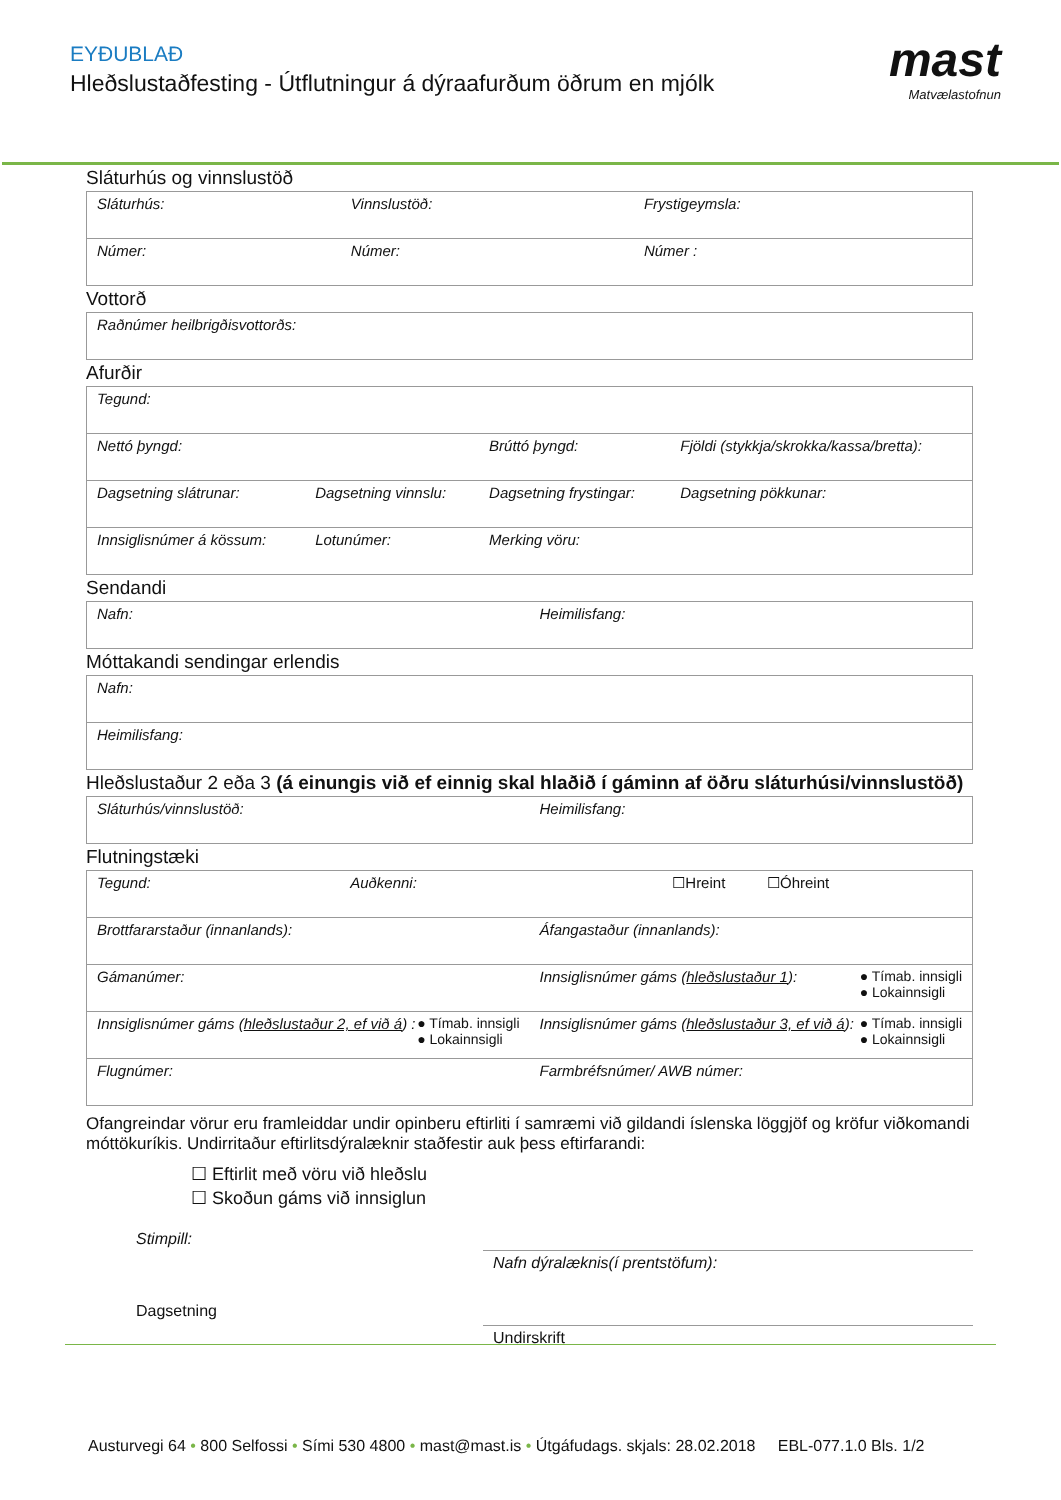EYÐUBLAÐ
Hleðslustaðfesting - Útflutningur á dýraafurðum öðrum en mjólk
mast
Matvælastofnun
Sláturhús og vinnslustöð
| Sláturhús: | Vinnslustöð: | Frystigeymsla: |
| Númer: | Númer: | Númer : |
Vottorð
| Raðnúmer heilbrigðisvottorðs: |
Afurðir
| Tegund: | | | |
| Nettó þyngd: | | Brúttó þyngd: | Fjöldi (stykkja/skrokka/kassa/bretta): |
| Dagsetning slátrunar: | Dagsetning vinnslu: | Dagsetning frystingar: | Dagsetning pökkunar: |
| Innsiglisnúmer á kössum: | Lotunúmer: | Merking vöru: | |
Sendandi
| Nafn: | Heimilisfang: |
Móttakandi sendingar erlendis
| Nafn: |
| Heimilisfang: |
Hleðslustaður 2 eða 3 (á einungis við ef einnig skal hlaðið í gáminn af öðru sláturhúsi/vinnslustöð)
| Sláturhús/vinnslustöð: | Heimilisfang: |
Flutningstæki
| Tegund: Auðkenni: | ☐Hreint ☐Óhreint |
| Brottfararstaður (innanlands): | Áfangastaður (innanlands): |
| Gámanúmer: | Innsiglisnúmer gáms ( hleðslustaður 1 ): ● Tímab. innsigli ● Lokainnsigli |
| Innsiglisnúmer gáms ( hleðslustaður 2, ef við á ) : ● Tímab. innsigli ● Lokainnsigli | Innsiglisnúmer gáms ( hleðslustaður 3, ef við á ): ● Tímab. innsigli ● Lokainnsigli |
| Flugnúmer: | Farmbréfsnúmer/ AWB númer: |
Ofangreindar vörur eru framleiddar undir opinberu eftirliti í samræmi við gildandi íslenska löggjöf og kröfur viðkomandi móttökuríkis. Undirritaður eftirlitsdýralæknir staðfestir auk þess eftirfarandi:
☐ Eftirlit með vöru við hleðslu
☐ Skoðun gáms við innsiglun
Stimpill:
Dagsetning
Nafn dýralæknis(í prentstöfum):
Undirskrift
Austurvegi 64 • 800 Selfossi • Sími 530 4800 • mast@mast.is • Útgáfudags. skjals: 28.02.2018 EBL-077.1.0 Bls. 1/2